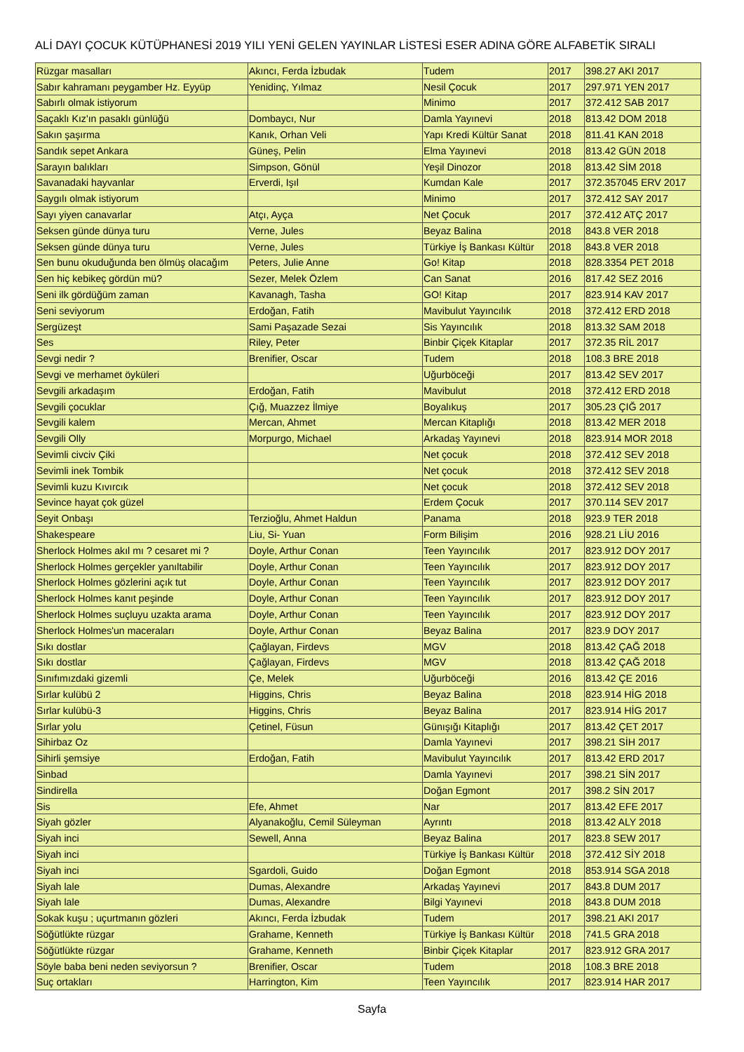ALİ DAYI ÇOCUK KÜTÜPHANESİ 2019 YILI YENİ GELEN YAYINLAR LİSTESİ ESER ADINA GÖRE ALFABETİK SIRALI
| Rüzgar masalları | Akıncı, Ferda İzbudak | Tudem | 2017 | 398.27 AKI 2017 |
| Sabır kahramanı peygamber Hz. Eyyüp | Yenidinç, Yılmaz | Nesil Çocuk | 2017 | 297.971 YEN 2017 |
| Sabırlı olmak istiyorum | | Minimo | 2017 | 372.412 SAB 2017 |
| Saçaklı Kız'ın pasaklı günlüğü | Dombaycı, Nur | Damla Yayınevi | 2018 | 813.42 DOM 2018 |
| Sakın şaşırma | Kanık, Orhan Veli | Yapı Kredi Kültür Sanat | 2018 | 811.41 KAN 2018 |
| Sandık sepet Ankara | Güneş, Pelin | Elma Yayınevi | 2018 | 813.42 GÜN 2018 |
| Sarayın balıkları | Simpson, Gönül | Yeşil Dinozor | 2018 | 813.42 SİM 2018 |
| Savanadaki hayvanlar | Erverdi, Işıl | Kumdan Kale | 2017 | 372.357045 ERV 2017 |
| Saygılı olmak istiyorum | | Minimo | 2017 | 372.412 SAY 2017 |
| Sayı yiyen canavarlar | Atçı, Ayça | Net Çocuk | 2017 | 372.412 ATÇ 2017 |
| Seksen günde dünya turu | Verne, Jules | Beyaz Balina | 2018 | 843.8 VER 2018 |
| Seksen günde dünya turu | Verne, Jules | Türkiye İş Bankası Kültür | 2018 | 843.8 VER 2018 |
| Sen bunu okuduğunda ben ölmüş olacağım | Peters, Julie Anne | Go! Kitap | 2018 | 828.3354 PET 2018 |
| Sen hiç kebikeç gördün mü? | Sezer, Melek Özlem | Can Sanat | 2016 | 817.42 SEZ 2016 |
| Seni ilk gördüğüm zaman | Kavanagh, Tasha | GO! Kitap | 2017 | 823.914 KAV 2017 |
| Seni seviyorum | Erdoğan, Fatih | Mavibulut Yayıncılık | 2018 | 372.412 ERD 2018 |
| Sergüzeşt | Sami Paşazade Sezai | Sis Yayıncılık | 2018 | 813.32 SAM 2018 |
| Ses | Riley, Peter | Binbir Çiçek Kitaplar | 2017 | 372.35 RİL 2017 |
| Sevgi nedir ? | Brenifier, Oscar | Tudem | 2018 | 108.3 BRE 2018 |
| Sevgi ve merhamet öyküleri | | Uğurböceği | 2017 | 813.42 SEV 2017 |
| Sevgili arkadaşım | Erdoğan, Fatih | Mavibulut | 2018 | 372.412 ERD 2018 |
| Sevgili çocuklar | Çığ, Muazzez İlmiye | Boyalıkuş | 2017 | 305.23 ÇIĞ 2017 |
| Sevgili kalem | Mercan, Ahmet | Mercan Kitaplığı | 2018 | 813.42 MER 2018 |
| Sevgili Olly | Morpurgo, Michael | Arkadaş Yayınevi | 2018 | 823.914 MOR 2018 |
| Sevimli civciv Çiki | | Net çocuk | 2018 | 372.412 SEV 2018 |
| Sevimli inek Tombik | | Net çocuk | 2018 | 372.412 SEV 2018 |
| Sevimli kuzu Kıvırcık | | Net çocuk | 2018 | 372.412 SEV 2018 |
| Sevince hayat çok güzel | | Erdem Çocuk | 2017 | 370.114 SEV 2017 |
| Seyit Onbaşı | Terzioğlu, Ahmet Haldun | Panama | 2018 | 923.9 TER 2018 |
| Shakespeare | Liu, Si- Yuan | Form Bilişim | 2016 | 928.21 LİU 2016 |
| Sherlock Holmes akıl mı ? cesaret mi ? | Doyle, Arthur Conan | Teen Yayıncılık | 2017 | 823.912 DOY 2017 |
| Sherlock Holmes gerçekler yanıltabilir | Doyle, Arthur Conan | Teen Yayıncılık | 2017 | 823.912 DOY 2017 |
| Sherlock Holmes gözlerini açık tut | Doyle, Arthur Conan | Teen Yayıncılık | 2017 | 823.912 DOY 2017 |
| Sherlock Holmes kanıt peşinde | Doyle, Arthur Conan | Teen Yayıncılık | 2017 | 823.912 DOY 2017 |
| Sherlock Holmes suçluyu uzakta arama | Doyle, Arthur Conan | Teen Yayıncılık | 2017 | 823.912 DOY 2017 |
| Sherlock Holmes'un maceraları | Doyle, Arthur Conan | Beyaz Balina | 2017 | 823.9 DOY 2017 |
| Sıkı dostlar | Çağlayan, Firdevs | MGV | 2018 | 813.42 ÇAĞ 2018 |
| Sıkı dostlar | Çağlayan, Firdevs | MGV | 2018 | 813.42 ÇAĞ 2018 |
| Sınıfımızdaki gizemli | Çe, Melek | Uğurböceği | 2016 | 813.42 ÇE 2016 |
| Sırlar kulübü 2 | Higgins, Chris | Beyaz Balina | 2018 | 823.914 HİG 2018 |
| Sırlar kulübü-3 | Higgins, Chris | Beyaz Balina | 2017 | 823.914 HİG 2017 |
| Sırlar yolu | Çetinel, Füsun | Günışığı Kitaplığı | 2017 | 813.42 ÇET 2017 |
| Sihirbaz Oz | | Damla Yayınevi | 2017 | 398.21 SİH 2017 |
| Sihirli şemsiye | Erdoğan, Fatih | Mavibulut Yayıncılık | 2017 | 813.42 ERD 2017 |
| Sinbad | | Damla Yayınevi | 2017 | 398.21 SİN 2017 |
| Sindirella | | Doğan Egmont | 2017 | 398.2 SİN 2017 |
| Sis | Efe, Ahmet | Nar | 2017 | 813.42 EFE 2017 |
| Siyah gözler | Alyanakoğlu, Cemil Süleyman | Ayrıntı | 2018 | 813.42 ALY 2018 |
| Siyah inci | Sewell, Anna | Beyaz Balina | 2017 | 823.8 SEW 2017 |
| Siyah inci | | Türkiye İş Bankası Kültür | 2018 | 372.412 SİY 2018 |
| Siyah inci | Sgardoli, Guido | Doğan Egmont | 2018 | 853.914 SGA 2018 |
| Siyah lale | Dumas, Alexandre | Arkadaş Yayınevi | 2017 | 843.8 DUM 2017 |
| Siyah lale | Dumas, Alexandre | Bilgi Yayınevi | 2018 | 843.8 DUM 2018 |
| Sokak kuşu ; uçurtmanın gözleri | Akıncı, Ferda İzbudak | Tudem | 2017 | 398.21 AKI 2017 |
| Söğütlükte rüzgar | Grahame, Kenneth | Türkiye İş Bankası Kültür | 2018 | 741.5 GRA 2018 |
| Söğütlükte rüzgar | Grahame, Kenneth | Binbir Çiçek Kitaplar | 2017 | 823.912 GRA 2017 |
| Söyle baba beni neden seviyorsun ? | Brenifier, Oscar | Tudem | 2018 | 108.3 BRE 2018 |
| Suç ortakları | Harrington, Kim | Teen Yayıncılık | 2017 | 823.914 HAR 2017 |
Sayfa